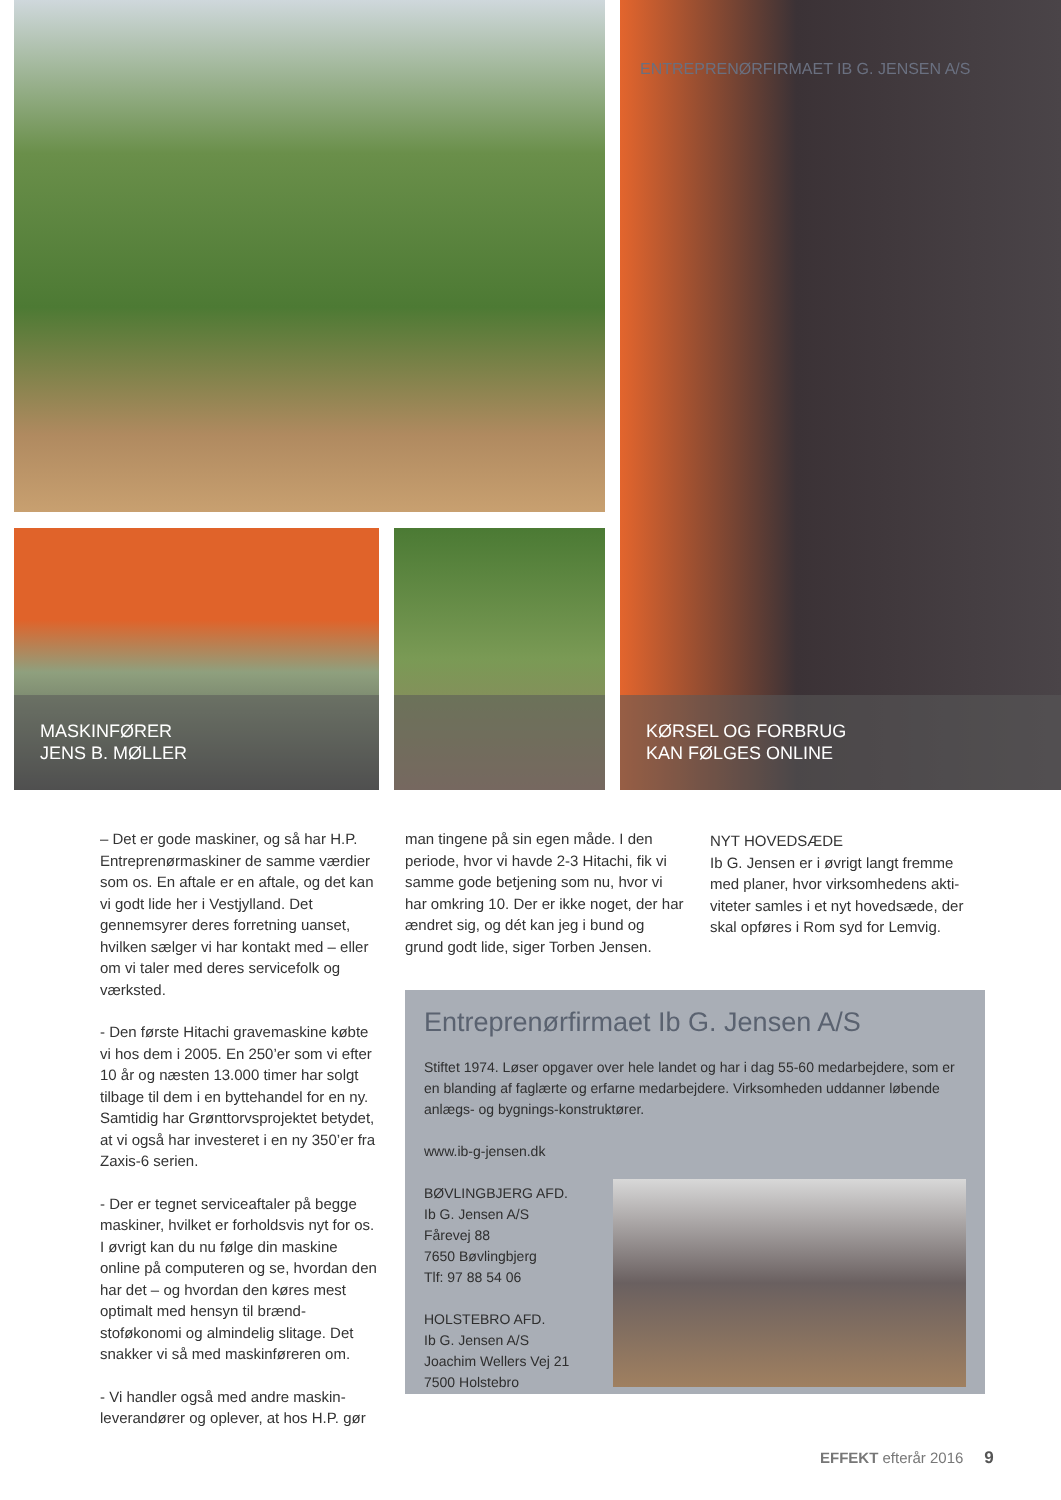MASKINFØRER
JENS B. MØLLER
ENTREPRENØRFIRMAET IB G. JENSEN A/S
KØRSEL OG FORBRUG
KAN FØLGES ONLINE
– Det er gode maskiner, og så har H.P. Entreprenørmaskiner de samme værdier som os. En aftale er en aftale, og det kan vi godt lide her i Vestjylland. Det gennemsyrer deres forretning uanset, hvilken sælger vi har kontakt med – eller om vi taler med deres servicefolk og værksted.
- Den første Hitachi gravemaskine købte vi hos dem i 2005. En 250’er som vi efter 10 år og næsten 13.000 timer har solgt tilbage til dem i en byttehandel for en ny. Samtidig har Grønttorvs­projektet betydet, at vi også har inve­steret i en ny 350’er fra Zaxis-6 serien.
- Der er tegnet serviceaftaler på begge maskiner, hvilket er forholdsvis nyt for os. I øvrigt kan du nu følge din maskine online på computeren og se, hvordan den har det – og hvordan den køres mest optimalt med hensyn til brænd­stoføkonomi og almindelig slitage. Det snakker vi så med maskinføreren om.
- Vi handler også med andre maskin­leverandører og oplever, at hos H.P. gør
man tingene på sin egen måde. I den periode, hvor vi havde 2-3 Hitachi, fik vi samme gode betjening som nu, hvor vi har omkring 10. Der er ikke noget, der har ændret sig, og dét kan jeg i bund og grund godt lide, siger Torben Jensen.
NYT HOVEDSÆDE
Ib G. Jensen er i øvrigt langt fremme med planer, hvor virksomhedens akti­viteter samles i et nyt hovedsæde, der skal opføres i Rom syd for Lemvig.
Entreprenørfirmaet Ib G. Jensen A/S
Stiftet 1974. Løser opgaver over hele landet og har i dag 55-60 medarbejdere, som er en blanding af faglærte og erfarne medarbejdere. Virksomheden uddanner løbende anlægs- og bygnings-konstruktører.
www.ib-g-jensen.dk
BØVLINGBJERG AFD.
Ib G. Jensen A/S
Fårevej 88
7650 Bøvlingbjerg
Tlf: 97 88 54 06
HOLSTEBRO AFD.
Ib G. Jensen A/S
Joachim Wellers Vej 21
7500 Holstebro
EFFEKT efterår 2016 9